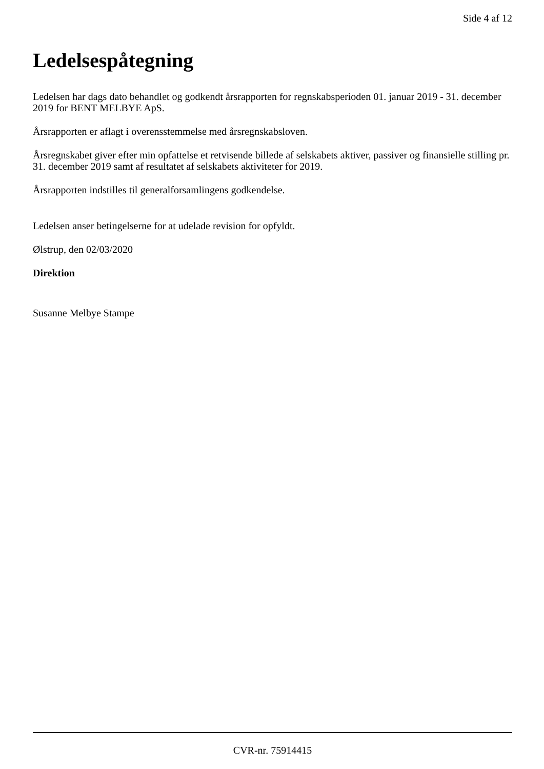Side 4 af 12
Ledelsespåtegning
Ledelsen har dags dato behandlet og godkendt årsrapporten for regnskabsperioden 01. januar 2019 - 31. december 2019 for BENT MELBYE ApS.
Årsrapporten er aflagt i overensstemmelse med årsregnskabsloven.
Årsregnskabet giver efter min opfattelse et retvisende billede af selskabets aktiver, passiver og finansielle stilling pr. 31. december 2019 samt af resultatet af selskabets aktiviteter for 2019.
Årsrapporten indstilles til generalforsamlingens godkendelse.
Ledelsen anser betingelserne for at udelade revision for opfyldt.
Ølstrup, den 02/03/2020
Direktion
Susanne Melbye Stampe
CVR-nr. 75914415